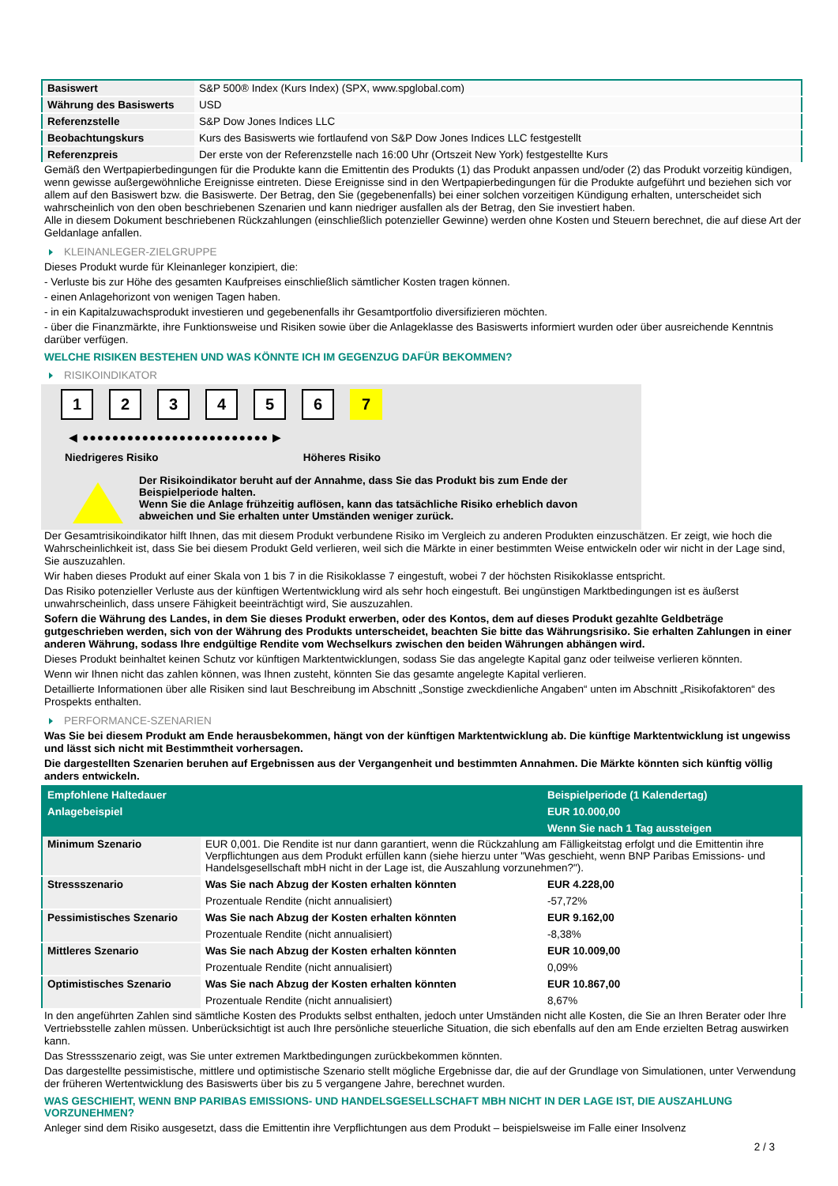| Basiswert | S&P 500® Index (Kurs Index) (SPX, www.spglobal.com) |
| Währung des Basiswerts | USD |
| Referenzstelle | S&P Dow Jones Indices LLC |
| Beobachtungskurs | Kurs des Basiswerts wie fortlaufend von S&P Dow Jones Indices LLC festgestellt |
| Referenzpreis | Der erste von der Referenzstelle nach 16:00 Uhr (Ortszeit New York) festgestellte Kurs |
Gemäß den Wertpapierbedingungen für die Produkte kann die Emittentin des Produkts (1) das Produkt anpassen und/oder (2) das Produkt vorzeitig kündigen, wenn gewisse außergewöhnliche Ereignisse eintreten. Diese Ereignisse sind in den Wertpapierbedingungen für die Produkte aufgeführt und beziehen sich vor allem auf den Basiswert bzw. die Basiswerte. Der Betrag, den Sie (gegebenenfalls) bei einer solchen vorzeitigen Kündigung erhalten, unterscheidet sich wahrscheinlich von den oben beschriebenen Szenarien und kann niedriger ausfallen als der Betrag, den Sie investiert haben.
Alle in diesem Dokument beschriebenen Rückzahlungen (einschließlich potenzieller Gewinne) werden ohne Kosten und Steuern berechnet, die auf diese Art der Geldanlage anfallen.
KLEINANLEGER-ZIELGRUPPE
Dieses Produkt wurde für Kleinanleger konzipiert, die:
- Verluste bis zur Höhe des gesamten Kaufpreises einschließlich sämtlicher Kosten tragen können.
- einen Anlagehorizont von wenigen Tagen haben.
- in ein Kapitalzuwachsprodukt investieren und gegebenenfalls ihr Gesamtportfolio diversifizieren möchten.
- über die Finanzmärkte, ihre Funktionsweise und Risiken sowie über die Anlageklasse des Basiswerts informiert wurden oder über ausreichende Kenntnis darüber verfügen.
WELCHE RISIKEN BESTEHEN UND WAS KÖNNTE ICH IM GEGENZUG DAFÜR BEKOMMEN?
RISIKOINDIKATOR
1 2 3 4 5 6 7
◀ ●●●●●●●●●●●●●●●●●●●●●●●●● ▶
Niedrigeres Risiko Höheres Risiko
Der Risikoindikator beruht auf der Annahme, dass Sie das Produkt bis zum Ende der Beispielperiode halten.
Wenn Sie die Anlage frühzeitig auflösen, kann das tatsächliche Risiko erheblich davon abweichen und Sie erhalten unter Umständen weniger zurück.
Der Gesamtrisikoindikator hilft Ihnen, das mit diesem Produkt verbundene Risiko im Vergleich zu anderen Produkten einzuschätzen. Er zeigt, wie hoch die Wahrscheinlichkeit ist, dass Sie bei diesem Produkt Geld verlieren, weil sich die Märkte in einer bestimmten Weise entwickeln oder wir nicht in der Lage sind, Sie auszuzahlen.
Wir haben dieses Produkt auf einer Skala von 1 bis 7 in die Risikoklasse 7 eingestuft, wobei 7 der höchsten Risikoklasse entspricht.
Das Risiko potenzieller Verluste aus der künftigen Wertentwicklung wird als sehr hoch eingestuft. Bei ungünstigen Marktbedingungen ist es äußerst unwahrscheinlich, dass unsere Fähigkeit beeinträchtigt wird, Sie auszuzahlen.
Sofern die Währung des Landes, in dem Sie dieses Produkt erwerben, oder des Kontos, dem auf dieses Produkt gezahlte Geldbeträge gutgeschrieben werden, sich von der Währung des Produkts unterscheidet, beachten Sie bitte das Währungsrisiko. Sie erhalten Zahlungen in einer anderen Währung, sodass Ihre endgültige Rendite vom Wechselkurs zwischen den beiden Währungen abhängen wird.
Dieses Produkt beinhaltet keinen Schutz vor künftigen Marktentwicklungen, sodass Sie das angelegte Kapital ganz oder teilweise verlieren könnten.
Wenn wir Ihnen nicht das zahlen können, was Ihnen zusteht, könnten Sie das gesamte angelegte Kapital verlieren.
Detaillierte Informationen über alle Risiken sind laut Beschreibung im Abschnitt „Sonstige zweckdienliche Angaben“ unten im Abschnitt „Risikofaktoren“ des Prospekts enthalten.
PERFORMANCE-SZENARIEN
Was Sie bei diesem Produkt am Ende herausbekommen, hängt von der künftigen Marktentwicklung ab. Die künftige Marktentwicklung ist ungewiss und lässt sich nicht mit Bestimmtheit vorhersagen.
Die dargestellten Szenarien beruhen auf Ergebnissen aus der Vergangenheit und bestimmten Annahmen. Die Märkte könnten sich künftig völlig anders entwickeln.
| Empfohlene Haltedauer | | Beispielperiode (1 Kalendertag) |
| --- | --- | --- |
| Anlagebeispiel | | EUR 10.000,00 |
| | | Wenn Sie nach 1 Tag aussteigen |
| Minimum Szenario | EUR 0,001. Die Rendite ist nur dann garantiert, wenn die Rückzahlung am Fälligkeitstag erfolgt und die Emittentin ihre Verpflichtungen aus dem Produkt erfüllen kann (siehe hierzu unter "Was geschieht, wenn BNP Paribas Emissions- und Handelsgesellschaft mbH nicht in der Lage ist, die Auszahlung vorzunehmen?"). | |
| Stressszenario | Was Sie nach Abzug der Kosten erhalten könnten | EUR 4.228,00 |
| | Prozentuale Rendite (nicht annualisiert) | -57,72% |
| Pessimistisches Szenario | Was Sie nach Abzug der Kosten erhalten könnten | EUR 9.162,00 |
| | Prozentuale Rendite (nicht annualisiert) | -8,38% |
| Mittleres Szenario | Was Sie nach Abzug der Kosten erhalten könnten | EUR 10.009,00 |
| | Prozentuale Rendite (nicht annualisiert) | 0,09% |
| Optimistisches Szenario | Was Sie nach Abzug der Kosten erhalten könnten | EUR 10.867,00 |
| | Prozentuale Rendite (nicht annualisiert) | 8,67% |
In den angeführten Zahlen sind sämtliche Kosten des Produkts selbst enthalten, jedoch unter Umständen nicht alle Kosten, die Sie an Ihren Berater oder Ihre Vertriebsstelle zahlen müssen. Unberücksichtigt ist auch Ihre persönliche steuerliche Situation, die sich ebenfalls auf den am Ende erzielten Betrag auswirken kann.
Das Stressszenario zeigt, was Sie unter extremen Marktbedingungen zurückbekommen könnten.
Das dargestellte pessimistische, mittlere und optimistische Szenario stellt mögliche Ergebnisse dar, die auf der Grundlage von Simulationen, unter Verwendung der früheren Wertentwicklung des Basiswerts über bis zu 5 vergangene Jahre, berechnet wurden.
WAS GESCHIEHT, WENN BNP PARIBAS EMISSIONS- UND HANDELSGESELLSCHAFT MBH NICHT IN DER LAGE IST, DIE AUSZAHLUNG VORZUNEHMEN?
Anleger sind dem Risiko ausgesetzt, dass die Emittentin ihre Verpflichtungen aus dem Produkt – beispielsweise im Falle einer Insolvenz
2 / 3